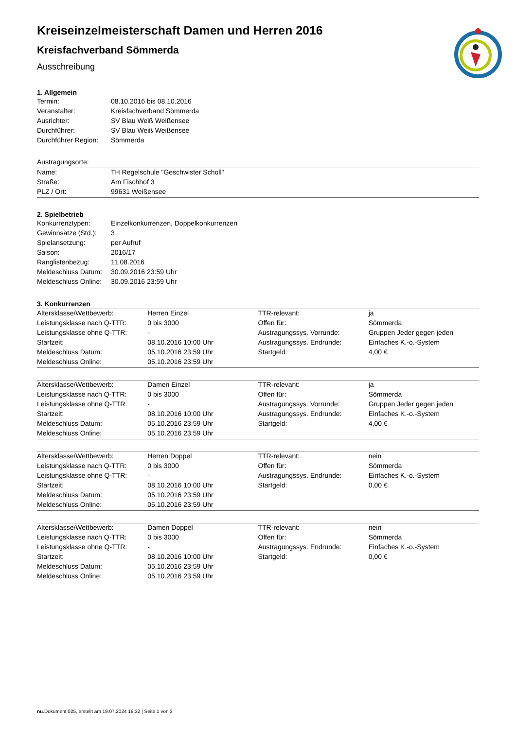Kreiseinzelmeisterschaft Damen und Herren 2016
Kreisfachverband Sömmerda
Ausschreibung
1. Allgemein
| Termin: | 08.10.2016 bis 08.10.2016 |
| Veranstalter: | Kreisfachverband Sömmerda |
| Ausrichter: | SV Blau Weiß Weißensee |
| Durchführer: | SV Blau Weiß Weißensee |
| Durchführer Region: | Sömmerda |
| Austragungsorte: | |
| Name: | TH Regelschule "Geschwister Scholl" |
| Straße: | Am Fischhof 3 |
| PLZ / Ort: | 99631 Weißensee |
2. Spielbetrieb
| Konkurrenztypen: | Einzelkonkurrenzen, Doppelkonkurrenzen |
| Gewinnsätze (Std.): | 3 |
| Spielansetzung: | per Aufruf |
| Saison: | 2016/17 |
| Ranglistenbezug: | 11.08.2016 |
| Meldeschluss Datum: | 30.09.2016 23:59 Uhr |
| Meldeschluss Online: | 30.09.2016 23:59 Uhr |
3. Konkurrenzen
| Altersklasse/Wettbewerb: | Herren Einzel | TTR-relevant: | ja |
| Leistungsklasse nach Q-TTR: | 0 bis 3000 | Offen für: | Sömmerda |
| Leistungsklasse ohne Q-TTR: | - | Austragungssys. Vorrunde: | Gruppen Jeder gegen jeden |
| Startzeit: | 08.10.2016 10:00 Uhr | Austragungssys. Endrunde: | Einfaches K.-o.-System |
| Meldeschluss Datum: | 05.10.2016 23:59 Uhr | Startgeld: | 4,00 € |
| Meldeschluss Online: | 05.10.2016 23:59 Uhr | | |
| Altersklasse/Wettbewerb: | Damen Einzel | TTR-relevant: | ja |
| Leistungsklasse nach Q-TTR: | 0 bis 3000 | Offen für: | Sömmerda |
| Leistungsklasse ohne Q-TTR: | - | Austragungssys. Vorrunde: | Gruppen Jeder gegen jeden |
| Startzeit: | 08.10.2016 10:00 Uhr | Austragungssys. Endrunde: | Einfaches K.-o.-System |
| Meldeschluss Datum: | 05.10.2016 23:59 Uhr | Startgeld: | 4,00 € |
| Meldeschluss Online: | 05.10.2016 23:59 Uhr | | |
| Altersklasse/Wettbewerb: | Herren Doppel | TTR-relevant: | nein |
| Leistungsklasse nach Q-TTR: | 0 bis 3000 | Offen für: | Sömmerda |
| Leistungsklasse ohne Q-TTR: | - | Austragungssys. Endrunde: | Einfaches K.-o.-System |
| Startzeit: | 08.10.2016 10:00 Uhr | Startgeld: | 0,00 € |
| Meldeschluss Datum: | 05.10.2016 23:59 Uhr | | |
| Meldeschluss Online: | 05.10.2016 23:59 Uhr | | |
| Altersklasse/Wettbewerb: | Damen Doppel | TTR-relevant: | nein |
| Leistungsklasse nach Q-TTR: | 0 bis 3000 | Offen für: | Sömmerda |
| Leistungsklasse ohne Q-TTR: | - | Austragungssys. Endrunde: | Einfaches K.-o.-System |
| Startzeit: | 08.10.2016 10:00 Uhr | Startgeld: | 0,00 € |
| Meldeschluss Datum: | 05.10.2016 23:59 Uhr | | |
| Meldeschluss Online: | 05.10.2016 23:59 Uhr | | |
nu.Dokument 025, erstellt am 19.07.2024 19:32 | Seite 1 von 3